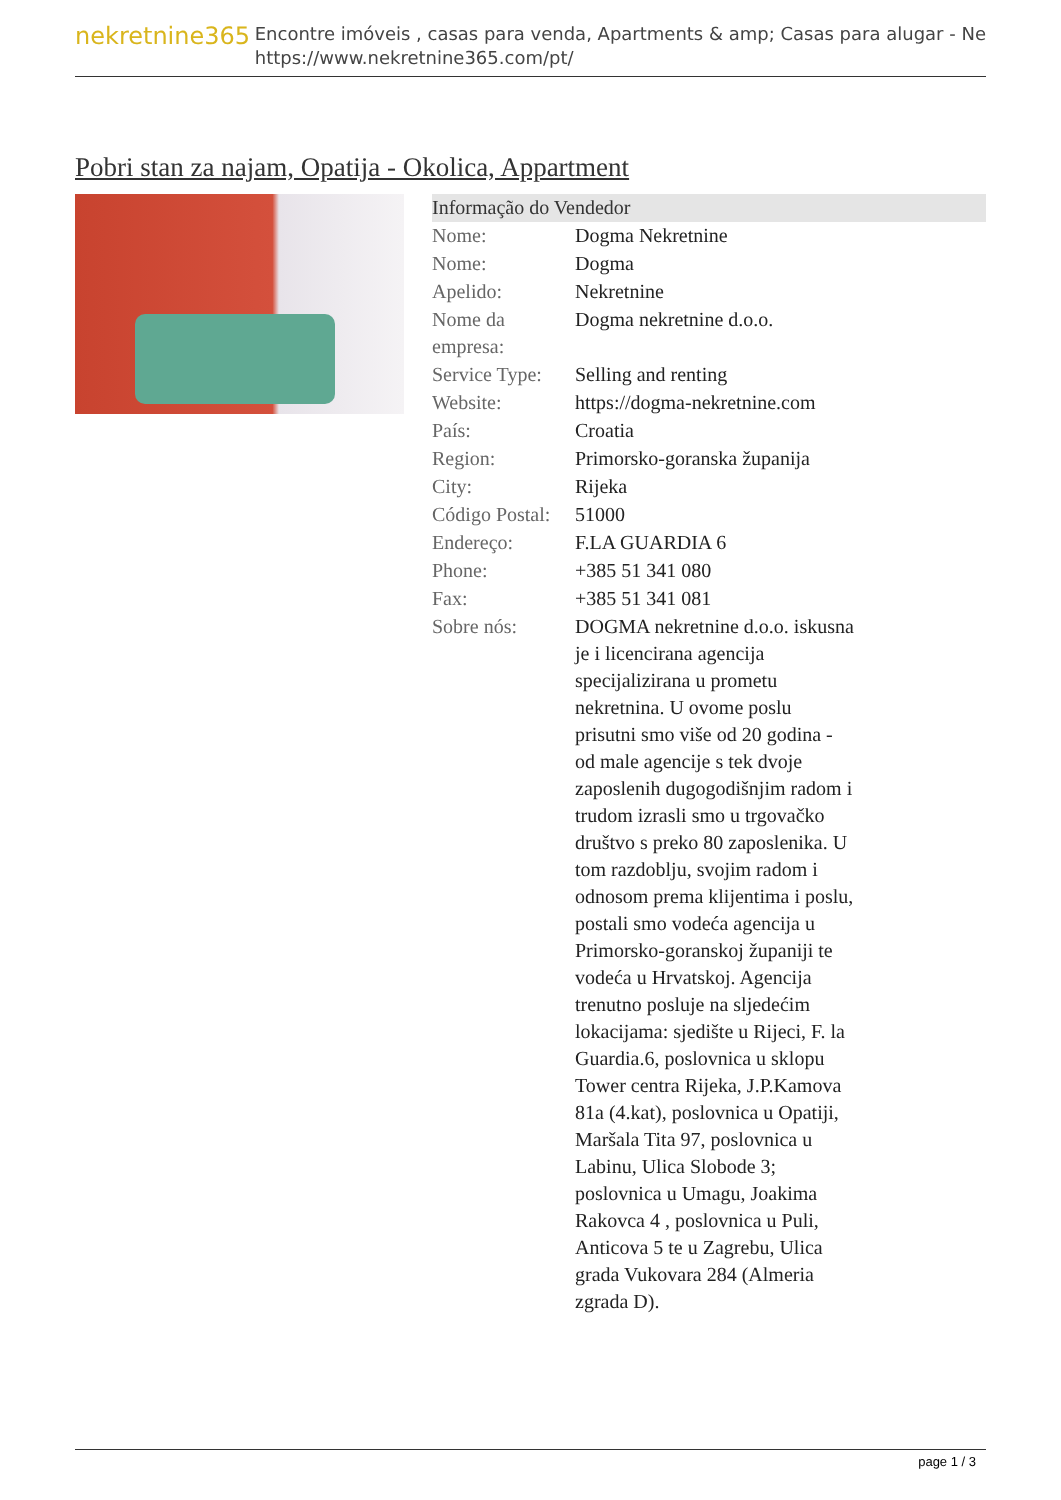nekretnine365
Encontre imóveis , casas para venda, Apartments & amp; Casas para alugar - Ne
https://www.nekretnine365.com/pt/
Pobri stan za najam, Opatija - Okolica, Appartment
Informação do Vendedor
| Nome: | Dogma Nekretnine |
| Nome: | Dogma |
| Apelido: | Nekretnine |
| Nome da empresa: | Dogma nekretnine d.o.o. |
| Service Type: | Selling and renting |
| Website: | https://dogma-nekretnine.com |
| País: | Croatia |
| Region: | Primorsko-goranska županija |
| City: | Rijeka |
| Código Postal: | 51000 |
| Endereço: | F.LA GUARDIA 6 |
| Phone: | +385 51 341 080 |
| Fax: | +385 51 341 081 |
| Sobre nós: | DOGMA nekretnine d.o.o. iskusna je i licencirana agencija specijalizirana u prometu nekretnina. U ovome poslu prisutni smo više od 20 godina - od male agencije s tek dvoje zaposlenih dugogodišnjim radom i trudom izrasli smo u trgovačko društvo s preko 80 zaposlenika. U tom razdoblju, svojim radom i odnosom prema klijentima i poslu, postali smo vodeća agencija u Primorsko-goranskoj županiji te vodeća u Hrvatskoj. Agencija trenutno posluje na sljedećim lokacijama: sjedište u Rijeci, F. la Guardia.6, poslovnica u sklopu Tower centra Rijeka, J.P.Kamova 81a (4.kat), poslovnica u Opatiji, Maršala Tita 97, poslovnica u Labinu, Ulica Slobode 3; poslovnica u Umagu, Joakima Rakovca 4 , poslovnica u Puli, Anticova 5 te u Zagrebu, Ulica grada Vukovara 284 (Almeria zgrada D). |
page 1 / 3